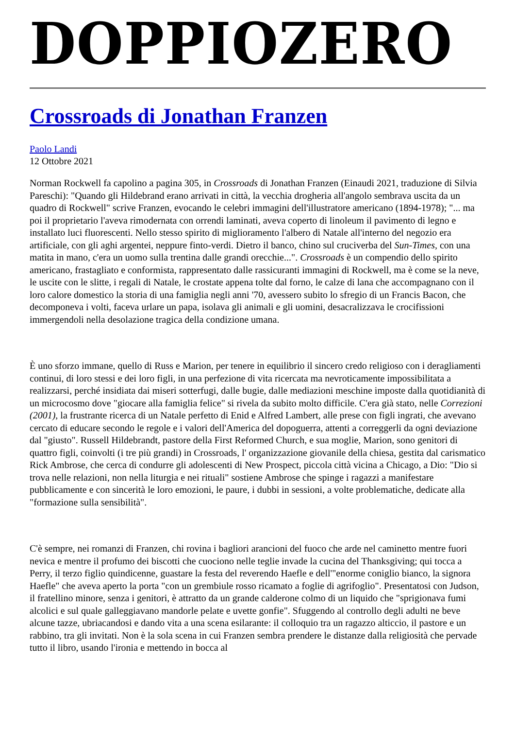DOPPIOZERO
Crossroads di Jonathan Franzen
Paolo Landi
12 Ottobre 2021
Norman Rockwell fa capolino a pagina 305, in Crossroads di Jonathan Franzen (Einaudi 2021, traduzione di Silvia Pareschi): "Quando gli Hildebrand erano arrivati in città, la vecchia drogheria all'angolo sembrava uscita da un quadro di Rockwell" scrive Franzen, evocando le celebri immagini dell'illustratore americano (1894-1978); "... ma poi il proprietario l'aveva rimodernata con orrendi laminati, aveva coperto di linoleum il pavimento di legno e installato luci fluorescenti. Nello stesso spirito di miglioramento l'albero di Natale all'interno del negozio era artificiale, con gli aghi argentei, neppure finto-verdi. Dietro il banco, chino sul cruciverba del Sun-Times, con una matita in mano, c'era un uomo sulla trentina dalle grandi orecchie...". Crossroads è un compendio dello spirito americano, frastagliato e conformista, rappresentato dalle rassicuranti immagini di Rockwell, ma è come se la neve, le uscite con le slitte, i regali di Natale, le crostate appena tolte dal forno, le calze di lana che accompagnano con il loro calore domestico la storia di una famiglia negli anni '70, avessero subito lo sfregio di un Francis Bacon, che decomponeva i volti, faceva urlare un papa, isolava gli animali e gli uomini, desacralizzava le crocifissioni immergendoli nella desolazione tragica della condizione umana.
È uno sforzo immane, quello di Russ e Marion, per tenere in equilibrio il sincero credo religioso con i deragliamenti continui, di loro stessi e dei loro figli, in una perfezione di vita ricercata ma nevroticamente impossibilitata a realizzarsi, perché insidiata dai miseri sotterfugi, dalle bugie, dalle mediazioni meschine imposte dalla quotidianità di un microcosmo dove "giocare alla famiglia felice" si rivela da subito molto difficile. C'era già stato, nelle Correzioni (2001), la frustrante ricerca di un Natale perfetto di Enid e Alfred Lambert, alle prese con figli ingrati, che avevano cercato di educare secondo le regole e i valori dell'America del dopoguerra, attenti a correggerli da ogni deviazione dal "giusto". Russell Hildebrandt, pastore della First Reformed Church, e sua moglie, Marion, sono genitori di quattro figli, coinvolti (i tre più grandi) in Crossroads, l' organizzazione giovanile della chiesa, gestita dal carismatico Rick Ambrose, che cerca di condurre gli adolescenti di New Prospect, piccola città vicina a Chicago, a Dio: "Dio si trova nelle relazioni, non nella liturgia e nei rituali" sostiene Ambrose che spinge i ragazzi a manifestare pubblicamente e con sincerità le loro emozioni, le paure, i dubbi in sessioni, a volte problematiche, dedicate alla "formazione sulla sensibilità".
C'è sempre, nei romanzi di Franzen, chi rovina i bagliori arancioni del fuoco che arde nel caminetto mentre fuori nevica e mentre il profumo dei biscotti che cuociono nelle teglie invade la cucina del Thanksgiving; qui tocca a Perry, il terzo figlio quindicenne, guastare la festa del reverendo Haefle e dell'"enorme coniglio bianco, la signora Haefle" che aveva aperto la porta "con un grembiule rosso ricamato a foglie di agrifoglio". Presentatosi con Judson, il fratellino minore, senza i genitori, è attratto da un grande calderone colmo di un liquido che "sprigionava fumi alcolici e sul quale galleggiavano mandorle pelate e uvette gonfie". Sfuggendo al controllo degli adulti ne beve alcune tazze, ubriacandosi e dando vita a una scena esilarante: il colloquio tra un ragazzo alticcio, il pastore e un rabbino, tra gli invitati. Non è la sola scena in cui Franzen sembra prendere le distanze dalla religiosità che pervade tutto il libro, usando l'ironia e mettendo in bocca al